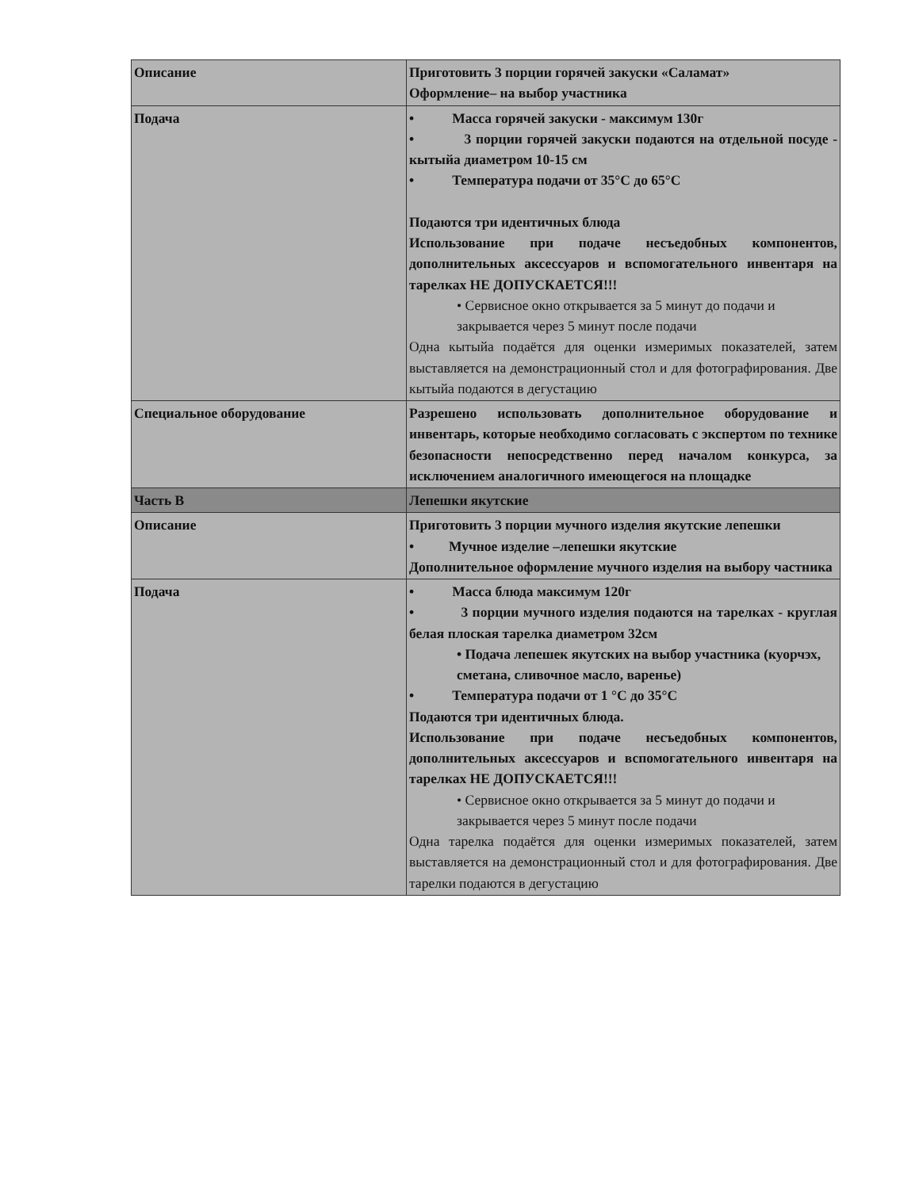| Описание | Приготовить 3 порции горячей закуски «Саламат» Оформление– на выбор участника |
| Подача | • Масса горячей закуски - максимум 130г • 3 порции горячей закуски подаются на отдельной посуде - кытыйа диаметром 10-15 см • Температура подачи от 35°С до 65°С Подаются три идентичных блюда Использование при подаче несъедобных компонентов, дополнительных аксессуаров и вспомогательного инвентаря на тарелках НЕ ДОПУСКАЕТСЯ!!! • Сервисное окно открывается за 5 минут до подачи и закрывается через 5 минут после подачи Одна кытыйа подаётся для оценки измеримых показателей, затем выставляется на демонстрационный стол и для фотографирования. Две кытыйа подаются в дегустацию |
| Специальное оборудование | Разрешено использовать дополнительное оборудование и инвентарь, которые необходимо согласовать с экспертом по технике безопасности непосредственно перед началом конкурса, за исключением аналогичного имеющегося на площадке |
| Часть B | Лепешки якутские |
| Описание | Приготовить 3 порции мучного изделия якутские лепешки • Мучное изделие –лепешки якутские Дополнительное оформление мучного изделия на выбору частника |
| Подача | • Масса блюда максимум 120г • 3 порции мучного изделия подаются на тарелках - круглая белая плоская тарелка диаметром 32см • Подача лепешек якутских на выбор участника (куорчэх, сметана, сливочное масло, варенье) • Температура подачи от 1 °С до 35°С Подаются три идентичных блюда. Использование при подаче несъедобных компонентов, дополнительных аксессуаров и вспомогательного инвентаря на тарелках НЕ ДОПУСКАЕТСЯ!!! • Сервисное окно открывается за 5 минут до подачи и закрывается через 5 минут после подачи Одна тарелка подаётся для оценки измеримых показателей, затем выставляется на демонстрационный стол и для фотографирования. Две тарелки подаются в дегустацию |